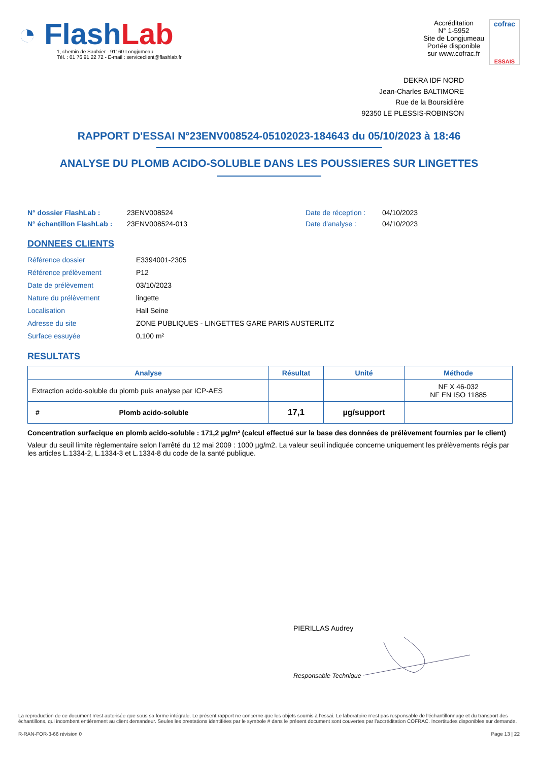◔ FlashLab
1, chemin de Saulxier - 91160 Longjumeau
Tél. : 01 76 91 22 72 - E-mail : serviceclient@flashlab.fr
Accréditation
N° 1-5952
Site de Longjumeau
Portée disponible
sur www.cofrac.fr
cofrac
ESSAIS
DEKRA IDF NORD
Jean-Charles BALTIMORE
Rue de la Boursidière
92350 LE PLESSIS-ROBINSON
RAPPORT D'ESSAI N°23ENV008524-05102023-184643 du 05/10/2023 à 18:46
ANALYSE DU PLOMB ACIDO-SOLUBLE DANS LES POUSSIERES SUR LINGETTES
N° dossier FlashLab :
N° échantillon FlashLab :
23ENV008524
23ENV008524-013
Date de réception :
Date d'analyse :
04/10/2023
04/10/2023
DONNEES CLIENTS
| Référence dossier | E3394001-2305 |
| Référence prélèvement | P12 |
| Date de prélèvement | 03/10/2023 |
| Nature du prélèvement | lingette |
| Localisation | Hall Seine |
| Adresse du site | ZONE PUBLIQUES - LINGETTES GARE PARIS AUSTERLITZ |
| Surface essuyée | 0,100 m² |
RESULTATS
| Analyse | Résultat | Unité | Méthode |
| --- | --- | --- | --- |
| Extraction acido-soluble du plomb puis analyse par ICP-AES | | | NF X 46-032 NF EN ISO 11885 |
| # Plomb acido-soluble | 17,1 | µg/support | |
Concentration surfacique en plomb acido-soluble : 171,2 µg/m² (calcul effectué sur la base des données de prélèvement fournies par le client)
Valeur du seuil limite règlementaire selon l’arrêté du 12 mai 2009 : 1000 µg/m2. La valeur seuil indiquée concerne uniquement les prélèvements régis par les articles L.1334-2, L.1334-3 et L.1334-8 du code de la santé publique.
PIERILLAS Audrey
Responsable Technique
La reproduction de ce document n’est autorisée que sous sa forme intégrale. Le présent rapport ne concerne que les objets soumis à l’essai. Le laboratoire n’est pas responsable de l’échantillonnage et du transport des échantillons, qui incombent entièrement au client demandeur. Seules les prestations identifiées par le symbole # dans le présent document sont couvertes par l’accréditation COFRAC. Incertitudes disponibles sur demande.
R-RAN-FOR-3-66 révision 0 Page 13 | 22